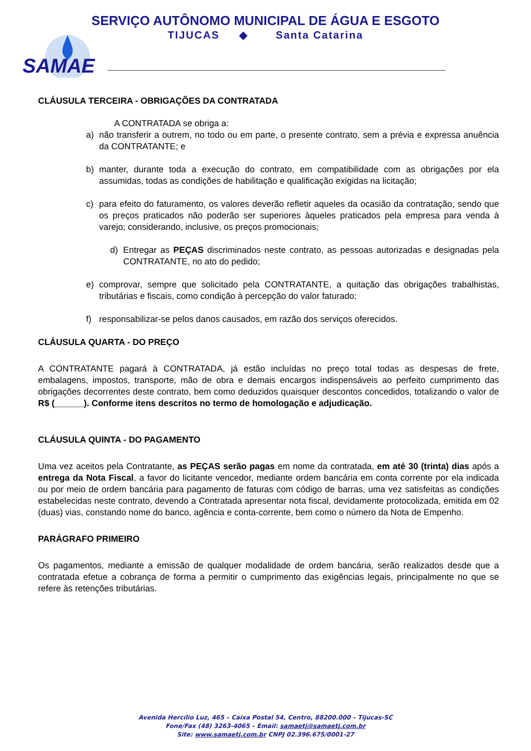SERVIÇO AUTÔNOMO MUNICIPAL DE ÁGUA E ESGOTO
TIJUCAS ◆ Santa Catarina
SAMAE
CLÁUSULA TERCEIRA - OBRIGAÇÕES DA CONTRATADA
A CONTRATADA se obriga a:
a) não transferir a outrem, no todo ou em parte, o presente contrato, sem a prévia e expressa anuência da CONTRATANTE; e
b) manter, durante toda a execução do contrato, em compatibilidade com as obrigações por ela assumidas, todas as condições de habilitação e qualificação exigidas na licitação;
c) para efeito do faturamento, os valores deverão refletir aqueles da ocasião da contratação, sendo que os preços praticados não poderão ser superiores àqueles praticados pela empresa para venda à varejo; considerando, inclusive, os preços promocionais;
d) Entregar as PEÇAS discriminados neste contrato, as pessoas autorizadas e designadas pela CONTRATANTE, no ato do pedido;
e) comprovar, sempre que solicitado pela CONTRATANTE, a quitação das obrigações trabalhistas, tributárias e fiscais, como condição à percepção do valor faturado;
f) responsabilizar-se pelos danos causados, em razão dos serviços oferecidos.
CLÁUSULA QUARTA - DO PREÇO
A CONTRATANTE pagará à CONTRATADA, já estão incluídas no preço total todas as despesas de frete, embalagens, impostos, transporte, mão de obra e demais encargos indispensáveis ao perfeito cumprimento das obrigações decorrentes deste contrato, bem como deduzidos quaisquer descontos concedidos, totalizando o valor de R$ (______). Conforme itens descritos no termo de homologação e adjudicação.
CLÁUSULA QUINTA - DO PAGAMENTO
Uma vez aceitos pela Contratante, as PEÇAS serão pagas em nome da contratada, em até 30 (trinta) dias após a entrega da Nota Fiscal, a favor do licitante vencedor, mediante ordem bancária em conta corrente por ela indicada ou por meio de ordem bancária para pagamento de faturas com código de barras, uma vez satisfeitas as condições estabelecidas neste contrato, devendo a Contratada apresentar nota fiscal, devidamente protocolizada, emitida em 02 (duas) vias, constando nome do banco, agência e conta-corrente, bem como o número da Nota de Empenho.
PARÁGRAFO PRIMEIRO
Os pagamentos, mediante a emissão de qualquer modalidade de ordem bancária, serão realizados desde que a contratada efetue a cobrança de forma a permitir o cumprimento das exigências legais, principalmente no que se refere às retenções tributárias.
Avenida Hercílio Luz, 465 – Caixa Postal 54, Centro, 88200.000 – Tijucas-SC
Fone/Fax (48) 3263-4065 – Email: samaetj@samaetj.com.br
Site: www.samaetj.com.br CNPJ 02.396.675/0001-27